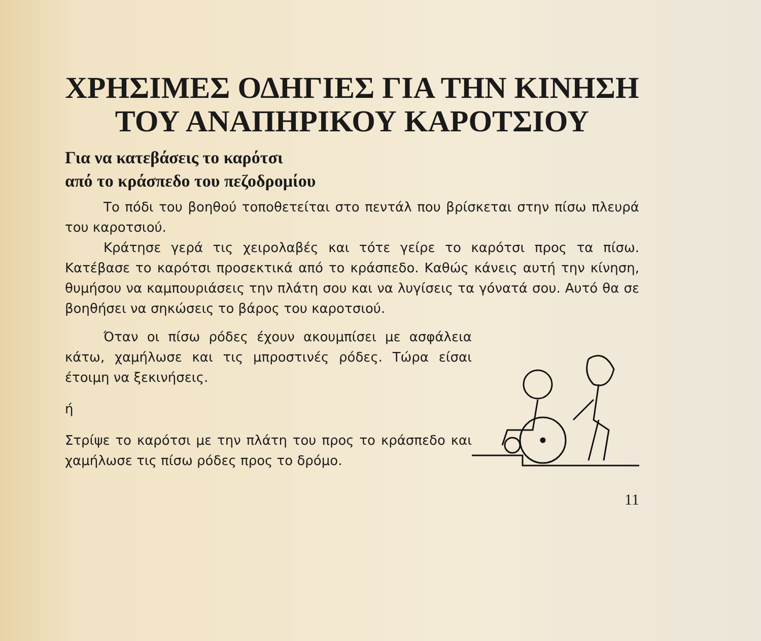ΧΡΗΣΙΜΕΣ ΟΔΗΓΙΕΣ ΓΙΑ ΤΗΝ ΚΙΝΗΣΗ
ΤΟΥ ΑΝΑΠΗΡΙΚΟΥ ΚΑΡΟΤΣΙΟΥ
Για να κατεβάσεις το καρότσι
από το κράσπεδο του πεζοδρομίου
Το πόδι του βοηθού τοποθετείται στο πεντάλ που βρίσκεται στην πίσω πλευρά του καροτσιού.
Κράτησε γερά τις χειρολαβές και τότε γείρε το καρότσι προς τα πίσω. Κατέβασε το καρότσι προσεκτικά από το κράσπεδο. Καθώς κάνεις αυτή την κίνηση, θυμήσου να καμπουριάσεις την πλάτη σου και να λυγίσεις τα γόνατά σου. Αυτό θα σε βοηθήσει να σηκώσεις το βάρος του καροτσιού.
Όταν οι πίσω ρόδες έχουν ακουμπίσει με ασφάλεια κάτω, χαμήλωσε και τις μπροστινές ρόδες. Τώρα είσαι έτοιμη να ξεκινήσεις.
ή
Στρίψε το καρότσι με την πλάτη του προς το κράσπεδο και χαμήλωσε τις πίσω ρόδες προς το δρόμο.
11